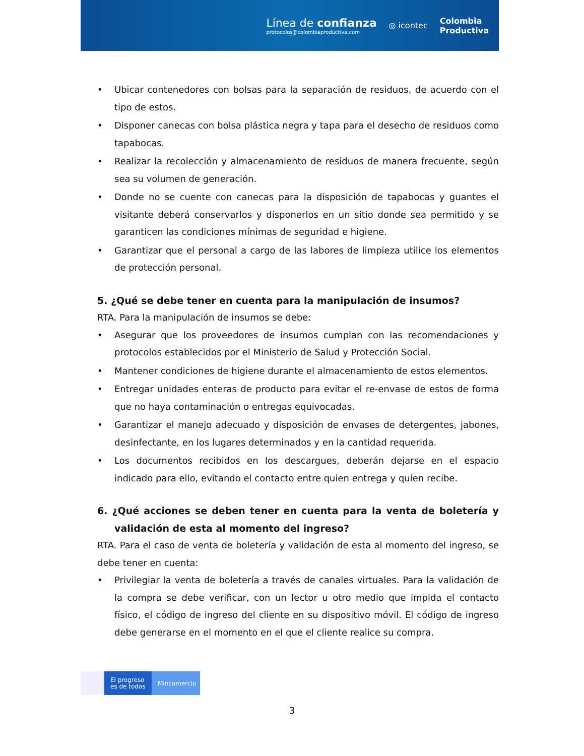Línea de confianza
protocolos@colombiaproductiva.com
◎ icontec
Colombia
Productiva
• Ubicar contenedores con bolsas para la separación de residuos, de acuerdo con el tipo de estos.
• Disponer canecas con bolsa plástica negra y tapa para el desecho de residuos como tapabocas.
• Realizar la recolección y almacenamiento de residuos de manera frecuente, según sea su volumen de generación.
• Donde no se cuente con canecas para la disposición de tapabocas y guantes el visitante deberá conservarlos y disponerlos en un sitio donde sea permitido y se garanticen las condiciones mínimas de seguridad e higiene.
• Garantizar que el personal a cargo de las labores de limpieza utilice los elementos de protección personal.
5. ¿Qué se debe tener en cuenta para la manipulación de insumos?
RTA. Para la manipulación de insumos se debe:
• Asegurar que los proveedores de insumos cumplan con las recomendaciones y protocolos establecidos por el Ministerio de Salud y Protección Social.
• Mantener condiciones de higiene durante el almacenamiento de estos elementos.
• Entregar unidades enteras de producto para evitar el re-envase de estos de forma que no haya contaminación o entregas equivocadas.
• Garantizar el manejo adecuado y disposición de envases de detergentes, jabones, desinfectante, en los lugares determinados y en la cantidad requerida.
• Los documentos recibidos en los descargues, deberán dejarse en el espacio indicado para ello, evitando el contacto entre quien entrega y quien recibe.
6. ¿Qué acciones se deben tener en cuenta para la venta de boletería y validación de esta al momento del ingreso?
RTA. Para el caso de venta de boletería y validación de esta al momento del ingreso, se debe tener en cuenta:
• Privilegiar la venta de boletería a través de canales virtuales. Para la validación de la compra se debe verificar, con un lector u otro medio que impida el contacto físico, el código de ingreso del cliente en su dispositivo móvil. El código de ingreso debe generarse en el momento en el que el cliente realice su compra.
El progreso
es de todos
Mincomercio
3